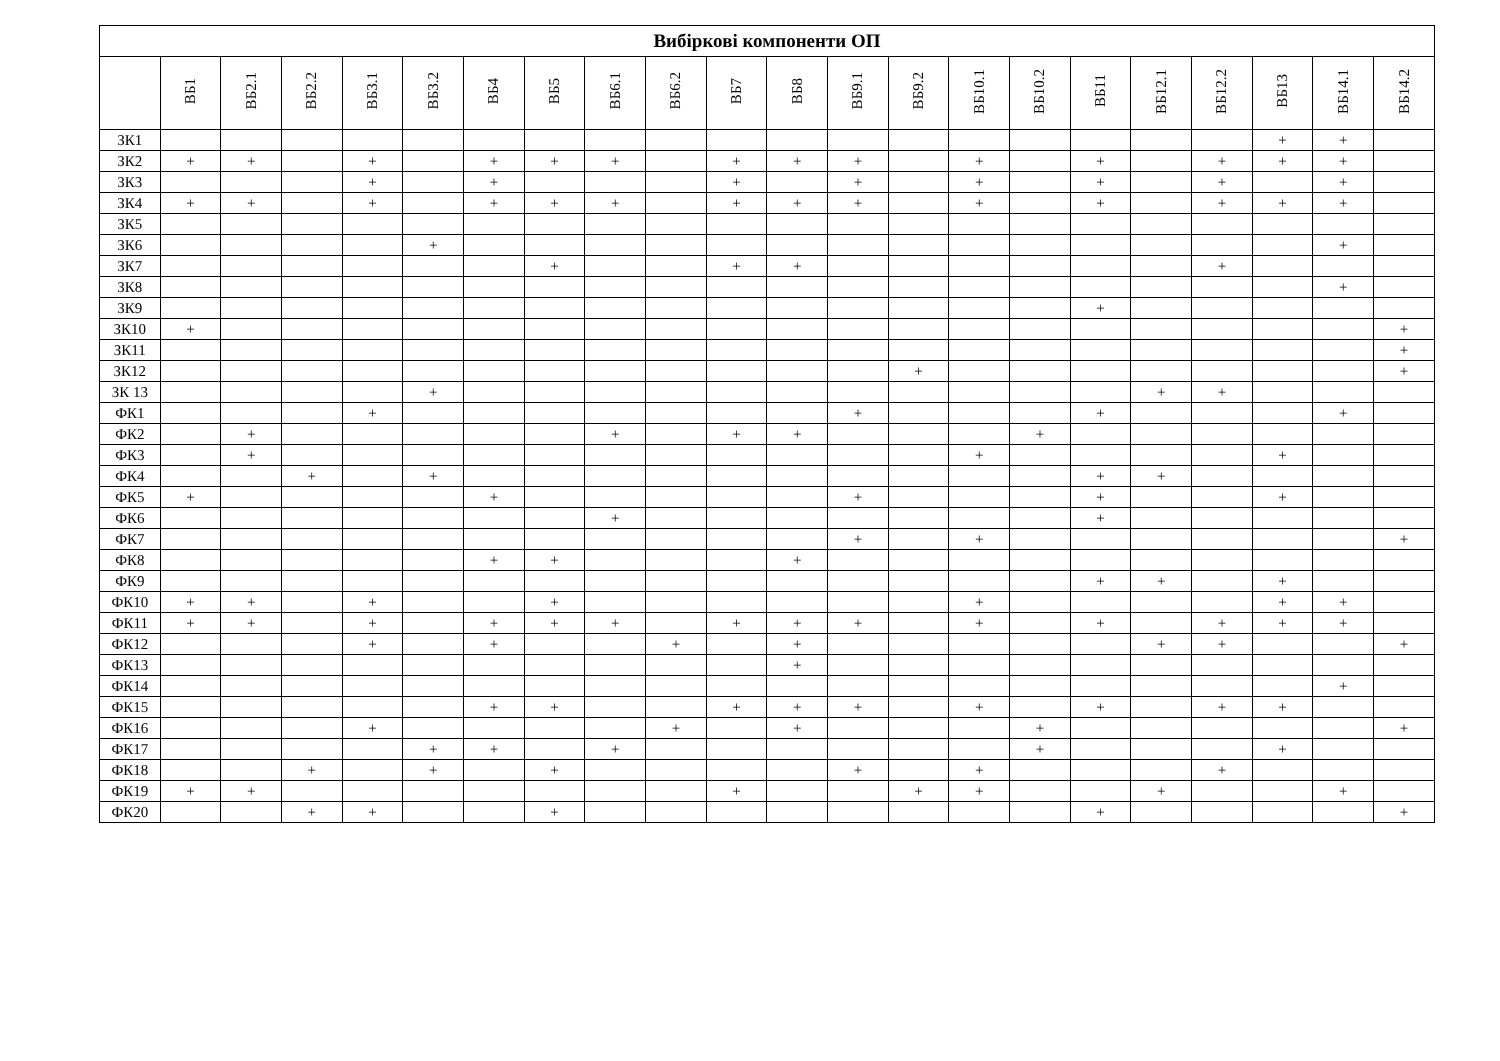| Вибіркові компоненти ОП | | | | | | | | | | | | | | | | | | | | | |
| --- | --- | --- | --- | --- | --- | --- | --- | --- | --- | --- | --- | --- | --- | --- | --- | --- | --- | --- | --- | --- | --- |
| | ВБ1 | ВБ2.1 | ВБ2.2 | ВБ3.1 | ВБ3.2 | ВБ4 | ВБ5 | ВБ6.1 | ВБ6.2 | ВБ7 | ВБ8 | ВБ9.1 | ВБ9.2 | ВБ10.1 | ВБ10.2 | ВБ11 | ВБ12.1 | ВБ12.2 | ВБ13 | ВБ14.1 | ВБ14.2 |
| ЗК1 | | | | | | | | | | | | | | | | | | | + | + | |
| ЗК2 | + | + | | + | | + | + | + | | + | + | + | | + | | + | | + | + | + | |
| ЗК3 | | | | + | | + | | | | + | | + | | + | | + | | + | | + | |
| ЗК4 | + | + | | + | | + | + | + | | + | + | + | | + | | + | | + | + | + | |
| ЗК5 | | | | | | | | | | | | | | | | | | | | | |
| ЗК6 | | | | | + | | | | | | | | | | | | | | | + | |
| ЗК7 | | | | | | | + | | | + | + | | | | | | | + | | | |
| ЗК8 | | | | | | | | | | | | | | | | | | | | + | |
| ЗК9 | | | | | | | | | | | | | | | | + | | | | | |
| ЗК10 | + | | | | | | | | | | | | | | | | | | | | + |
| ЗК11 | | | | | | | | | | | | | | | | | | | | | + |
| ЗК12 | | | | | | | | | | | | | + | | | | | | | | + |
| ЗК 13 | | | | | + | | | | | | | | | | | | + | + | | | |
| ФК1 | | | | + | | | | | | | | + | | | | + | | | | + | |
| ФК2 | | + | | | | | | + | | + | + | | | | + | | | | | | |
| ФК3 | | + | | | | | | | | | | | | + | | | | | + | | |
| ФК4 | | | + | | + | | | | | | | | | | | + | + | | | | |
| ФК5 | + | | | | | + | | | | | | + | | | | + | | | + | | |
| ФК6 | | | | | | | | + | | | | | | | | + | | | | | |
| ФК7 | | | | | | | | | | | | + | | + | | | | | | | + |
| ФК8 | | | | | | + | + | | | | + | | | | | | | | | | |
| ФК9 | | | | | | | | | | | | | | | | + | + | | + | | |
| ФК10 | + | + | | + | | | + | | | | | | | + | | | | | + | + | |
| ФК11 | + | + | | + | | + | + | + | | + | + | + | | + | | + | | + | + | + | |
| ФК12 | | | | + | | + | | | + | | + | | | | | | + | + | | | + |
| ФК13 | | | | | | | | | | | + | | | | | | | | | | |
| ФК14 | | | | | | | | | | | | | | | | | | | | + | |
| ФК15 | | | | | | + | + | | | + | + | + | | + | | + | | + | + | | |
| ФК16 | | | | + | | | | | + | | + | | | | + | | | | | | + |
| ФК17 | | | | | + | + | | + | | | | | | | + | | | | + | | |
| ФК18 | | | + | | + | | + | | | | | + | | + | | | | + | | | |
| ФК19 | + | + | | | | | | | | + | | | + | + | | | + | | | + | |
| ФК20 | | | + | + | | | + | | | | | | | | | + | | | | | + |